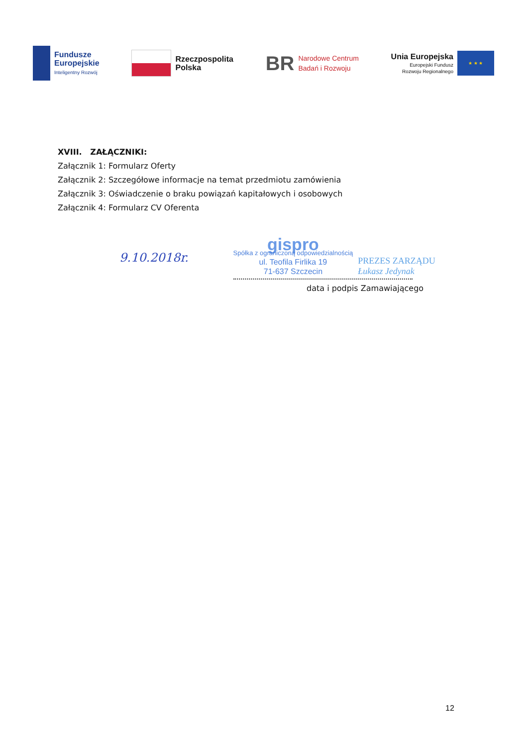Fundusze
Europejskie
Inteligentny Rozwój
Rzeczpospolita
Polska
BR
Narodowe Centrum
Badań i Rozwoju
Unia Europejska
Europejski Fundusz
Rozwoju Regionalnego
★ ★ ★
XVIII. ZAŁĄCZNIKI:
Załącznik 1: Formularz Oferty
Załącznik 2: Szczegółowe informacje na temat przedmiotu zamówienia
Załącznik 3: Oświadczenie o braku powiązań kapitałowych i osobowych
Załącznik 4: Formularz CV Oferenta
9.10.2018r.
gispro
Spółka z ograniczoną odpowiedzialnością
ul. Teofila Firlika 19
71-637 Szczecin
PREZES ZARZĄDU
Łukasz Jedynak
data i podpis Zamawiającego
12